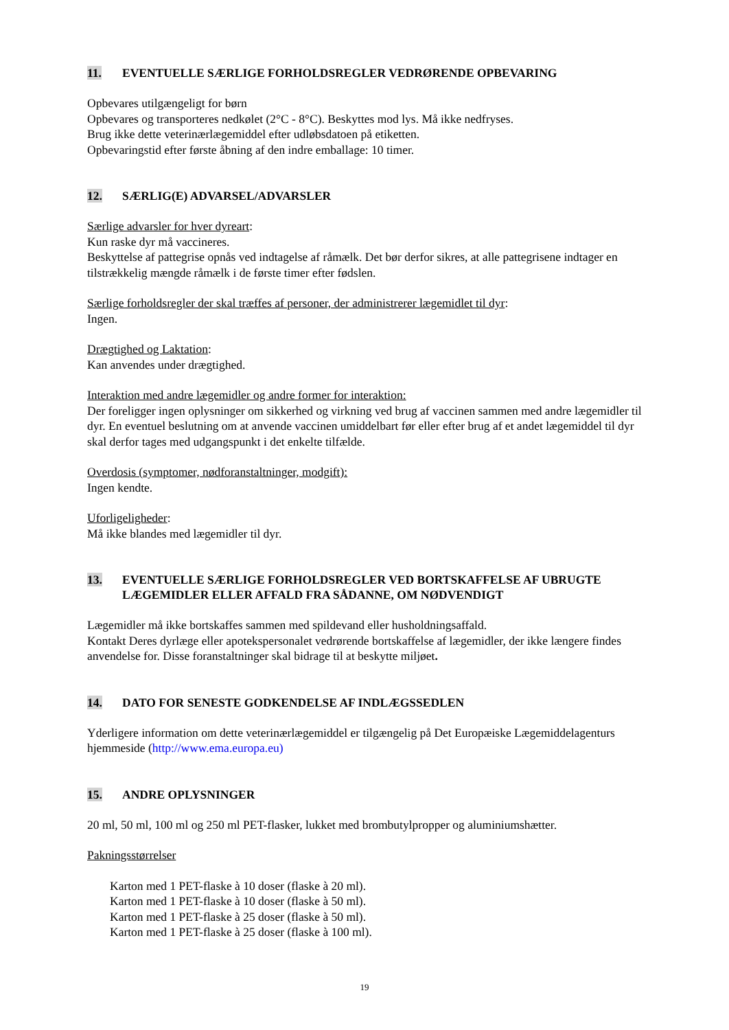11. EVENTUELLE SÆRLIGE FORHOLDSREGLER VEDRØRENDE OPBEVARING
Opbevares utilgængeligt for børn
Opbevares og transporteres nedkølet (2°C - 8°C). Beskyttes mod lys. Må ikke nedfryses.
Brug ikke dette veterinærlægemiddel efter udløbsdatoen på etiketten.
Opbevaringstid efter første åbning af den indre emballage: 10 timer.
12. SÆRLIG(E) ADVARSEL/ADVARSLER
Særlige advarsler for hver dyreart:
Kun raske dyr må vaccineres.
Beskyttelse af pattegrise opnås ved indtagelse af råmælk. Det bør derfor sikres, at alle pattegrisene indtager en tilstrækkelig mængde råmælk i de første timer efter fødslen.
Særlige forholdsregler der skal træffes af personer, der administrerer lægemidlet til dyr:
Ingen.
Drægtighed og Laktation:
Kan anvendes under drægtighed.
Interaktion med andre lægemidler og andre former for interaktion:
Der foreligger ingen oplysninger om sikkerhed og virkning ved brug af vaccinen sammen med andre lægemidler til dyr. En eventuel beslutning om at anvende vaccinen umiddelbart før eller efter brug af et andet lægemiddel til dyr skal derfor tages med udgangspunkt i det enkelte tilfælde.
Overdosis (symptomer, nødforanstaltninger, modgift):
Ingen kendte.
Uforligeligheder:
Må ikke blandes med lægemidler til dyr.
13. EVENTUELLE SÆRLIGE FORHOLDSREGLER VED BORTSKAFFELSE AF UBRUGTE LÆGEMIDLER ELLER AFFALD FRA SÅDANNE, OM NØDVENDIGT
Lægemidler må ikke bortskaffes sammen med spildevand eller husholdningsaffald.
Kontakt Deres dyrlæge eller apotekspersonalet vedrørende bortskaffelse af lægemidler, der ikke længere findes anvendelse for. Disse foranstaltninger skal bidrage til at beskytte miljøet.
14. DATO FOR SENESTE GODKENDELSE AF INDLÆGSSEDLEN
Yderligere information om dette veterinærlægemiddel er tilgængelig på Det Europæiske Lægemiddelagenturs hjemmeside (http://www.ema.europa.eu)
15. ANDRE OPLYSNINGER
20 ml, 50 ml, 100 ml og 250 ml PET-flasker, lukket med brombutylpropper og aluminiumshætter.
Pakningsstørrelser
Karton med 1 PET-flaske à 10 doser (flaske à 20 ml).
Karton med 1 PET-flaske à 10 doser (flaske à 50 ml).
Karton med 1 PET-flaske à 25 doser (flaske à 50 ml).
Karton med 1 PET-flaske à 25 doser (flaske à 100 ml).
19